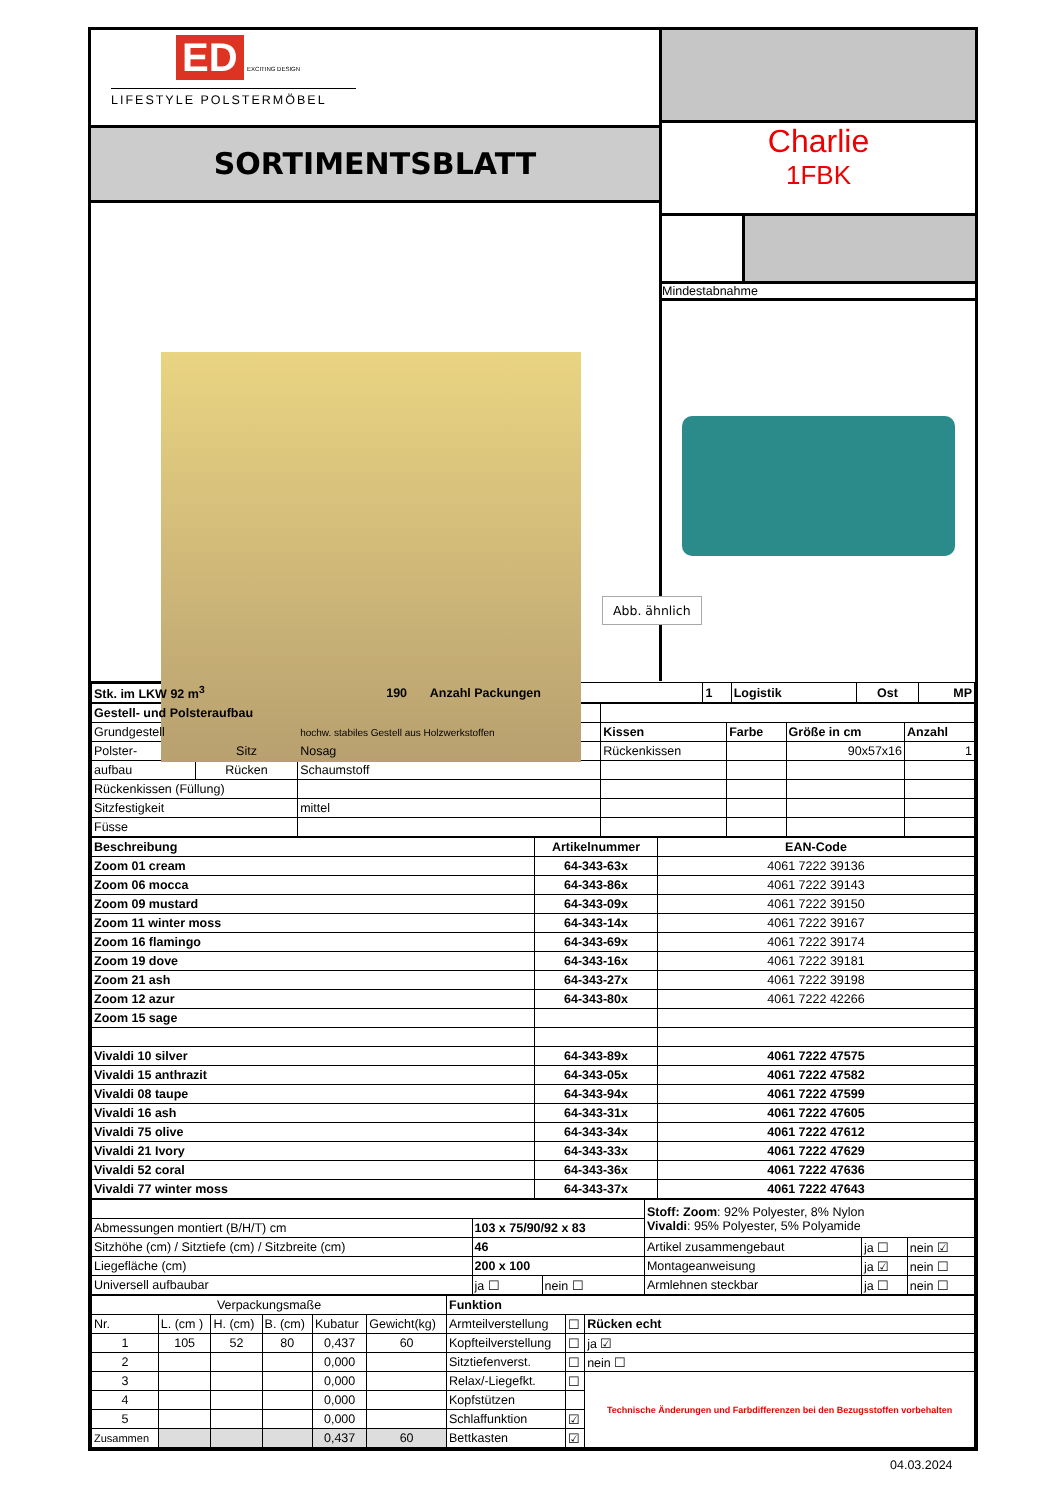ED EXCITING DESIGN
LIFESTYLE POLSTERMÖBEL
SORTIMENTSBLATT
Charlie
1FBK
Mindestabnahme
Abb. ähnlich
| Stk. im LKW 92 m<sup>3</sup> | 190 | Anzahl Packungen | 1 | Logistik | Ost | MP |
| Gestell- und Polsteraufbau | | | | | | |
| Grundgestell | | hochw. stabiles Gestell aus Holzwerkstoffen | Kissen | Farbe | Größe in cm | Anzahl |
| Polster- | Sitz | Nosag | Rückenkissen | | 90x57x16 | 1 |
| aufbau | Rücken | Schaumstoff | | | | |
| Rückenkissen (Füllung) | | | | | | |
| Sitzfestigkeit | | mittel | | | | |
| Füsse | | | | | | |
| Beschreibung | Artikelnummer | EAN-Code |
| --- | --- | --- |
| Zoom 01 cream | 64-343-63x | 4061 7222 39136 |
| Zoom 06 mocca | 64-343-86x | 4061 7222 39143 |
| Zoom 09 mustard | 64-343-09x | 4061 7222 39150 |
| Zoom 11 winter moss | 64-343-14x | 4061 7222 39167 |
| Zoom 16 flamingo | 64-343-69x | 4061 7222 39174 |
| Zoom 19 dove | 64-343-16x | 4061 7222 39181 |
| Zoom 21 ash | 64-343-27x | 4061 7222 39198 |
| Zoom 12 azur | 64-343-80x | 4061 7222 42266 |
| Zoom 15 sage | | |
| Vivaldi 10 silver | 64-343-89x | 4061 7222 47575 |
| Vivaldi 15 anthrazit | 64-343-05x | 4061 7222 47582 |
| Vivaldi 08 taupe | 64-343-94x | 4061 7222 47599 |
| Vivaldi 16 ash | 64-343-31x | 4061 7222 47605 |
| Vivaldi 75 olive | 64-343-34x | 4061 7222 47612 |
| Vivaldi 21 Ivory | 64-343-33x | 4061 7222 47629 |
| Vivaldi 52 coral | 64-343-36x | 4061 7222 47636 |
| Vivaldi 77 winter moss | 64-343-37x | 4061 7222 47643 |
| | | | Stoff: Zoom : 92% Polyester, 8% Nylon Vivaldi : 95% Polyester, 5% Polyamide | | |
| Abmessungen montiert (B/H/T) cm | 103 x 75/90/92 x 83 | | | | |
| Sitzhöhe (cm) / Sitztiefe (cm) / Sitzbreite (cm) | 46 | | Artikel zusammengebaut | ja ☐ | nein ☑ |
| Liegefläche (cm) | 200 x 100 | | Montageanweisung | ja ☑ | nein ☐ |
| Universell aufbaubar | ja ☐ | nein ☐ | Armlehnen steckbar | ja ☐ | nein ☐ |
| Verpackungsmaße | | | | | | Funktion | | |
| Nr. | L. (cm ) | H. (cm) | B. (cm) | Kubatur | Gewicht(kg) | Armteilverstellung | ☐ | Rücken echt |
| 1 | 105 | 52 | 80 | 0,437 | 60 | Kopfteilverstellung | ☐ | ja ☑ |
| 2 | | | | 0,000 | | Sitztiefenverst. | ☐ | nein ☐ |
| 3 | | | | 0,000 | | Relax/-Liegefkt. | ☐ | Technische Änderungen und Farbdifferenzen bei den Bezugsstoffen vorbehalten |
| 4 | | | | 0,000 | | Kopfstützen | | |
| 5 | | | | 0,000 | | Schlaffunktion | ☑ | |
| Zusammen | | | | 0,437 | 60 | Bettkasten | ☑ | |
04.03.2024